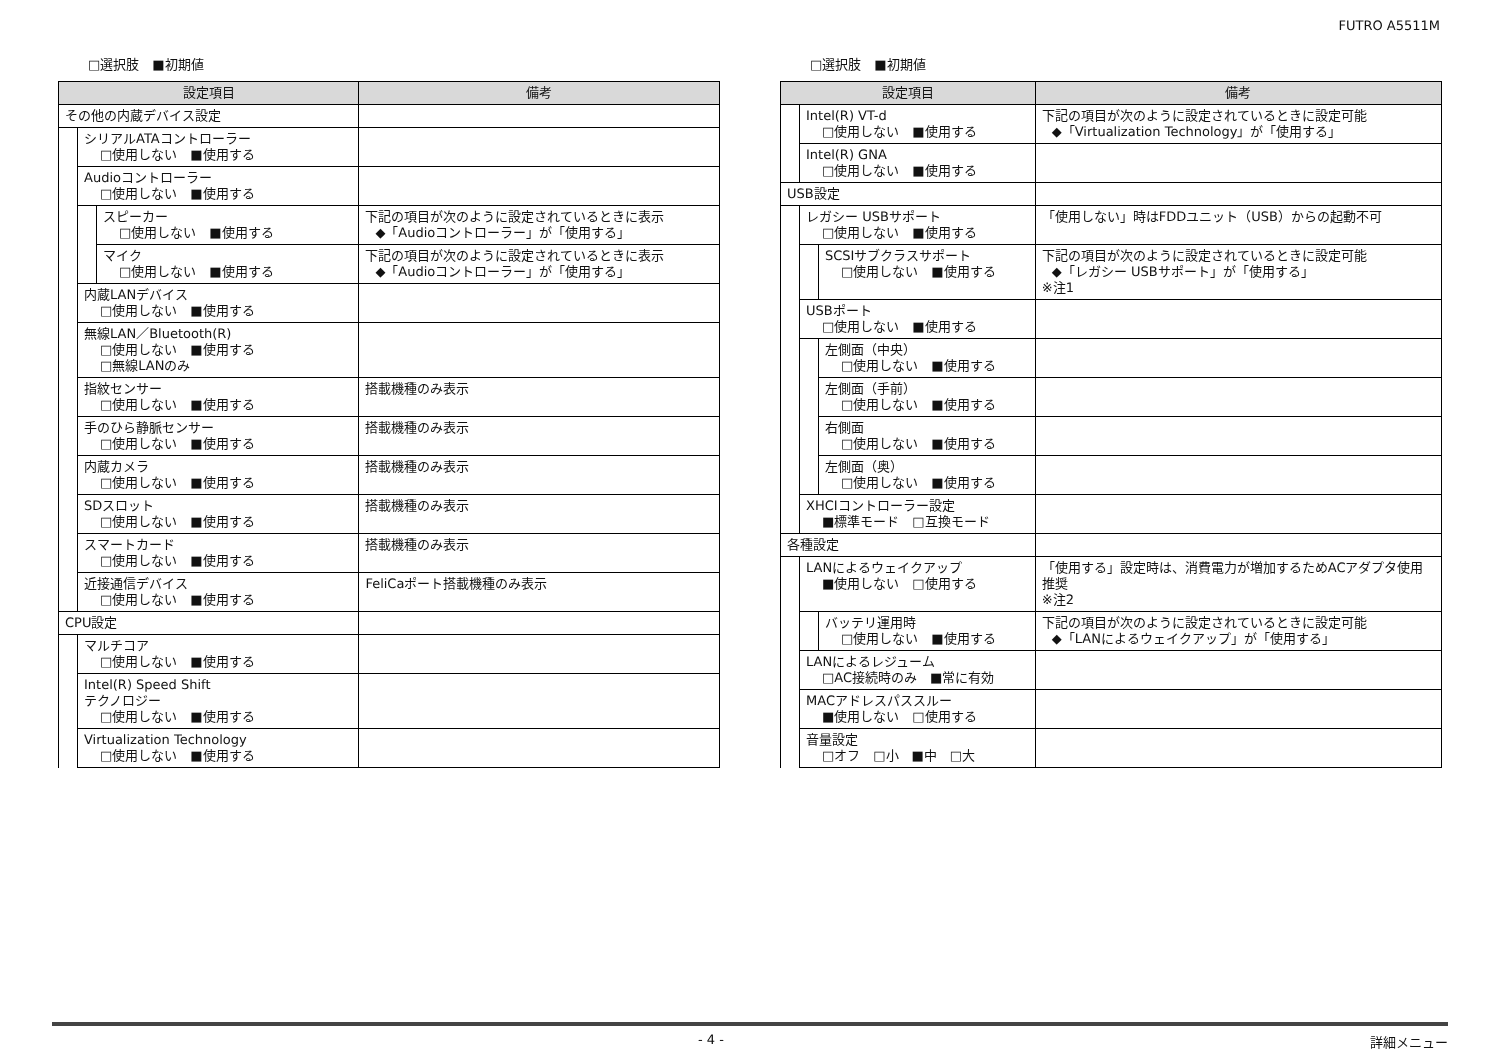FUTRO A5511M
□選択肢　■初期値
| 設定項目 | | | 備考 |
| --- | --- | --- | --- |
| その他の内蔵デバイス設定 | | | |
| | シリアルATAコントローラー □使用しない ■使用する | | |
| | Audioコントローラー □使用しない ■使用する | | |
| | | スピーカー □使用しない ■使用する | 下記の項目が次のように設定されているときに表示 ◆「Audioコントローラー」が「使用する」 |
| | | マイク □使用しない ■使用する | 下記の項目が次のように設定されているときに表示 ◆「Audioコントローラー」が「使用する」 |
| | 内蔵LANデバイス □使用しない ■使用する | | |
| | 無線LAN／Bluetooth(R) □使用しない ■使用する □無線LANのみ | | |
| | 指紋センサー □使用しない ■使用する | | 搭載機種のみ表示 |
| | 手のひら静脈センサー □使用しない ■使用する | | 搭載機種のみ表示 |
| | 内蔵カメラ □使用しない ■使用する | | 搭載機種のみ表示 |
| | SDスロット □使用しない ■使用する | | 搭載機種のみ表示 |
| | スマートカード □使用しない ■使用する | | 搭載機種のみ表示 |
| | 近接通信デバイス □使用しない ■使用する | | FeliCaポート搭載機種のみ表示 |
| CPU設定 | | | |
| | マルチコア □使用しない ■使用する | | |
| | Intel(R) Speed Shift テクノロジー □使用しない ■使用する | | |
| | Virtualization Technology □使用しない ■使用する | | |
□選択肢　■初期値
| 設定項目 | | | 備考 |
| --- | --- | --- | --- |
| | Intel(R) VT-d □使用しない ■使用する | | 下記の項目が次のように設定されているときに設定可能 ◆「Virtualization Technology」が「使用する」 |
| | Intel(R) GNA □使用しない ■使用する | | |
| USB設定 | | | |
| | レガシー USBサポート □使用しない ■使用する | | 「使用しない」時はFDDユニット（USB）からの起動不可 |
| | | SCSIサブクラスサポート □使用しない ■使用する | 下記の項目が次のように設定されているときに設定可能 ◆「レガシー USBサポート」が「使用する」 ※注1 |
| | USBポート □使用しない ■使用する | | |
| | | 左側面（中央） □使用しない ■使用する | |
| | | 左側面（手前） □使用しない ■使用する | |
| | | 右側面 □使用しない ■使用する | |
| | | 左側面（奥） □使用しない ■使用する | |
| | XHCIコントローラー設定 ■標準モード □互換モード | | |
| 各種設定 | | | |
| | LANによるウェイクアップ ■使用しない □使用する | | 「使用する」設定時は、消費電力が増加するためACアダプタ使用推奨 ※注2 |
| | | バッテリ運用時 □使用しない ■使用する | 下記の項目が次のように設定されているときに設定可能 ◆「LANによるウェイクアップ」が「使用する」 |
| | LANによるレジューム □AC接続時のみ ■常に有効 | | |
| | MACアドレスパススルー ■使用しない □使用する | | |
| | 音量設定 □オフ □小 ■中 □大 | | |
- 4 - 詳細メニュー